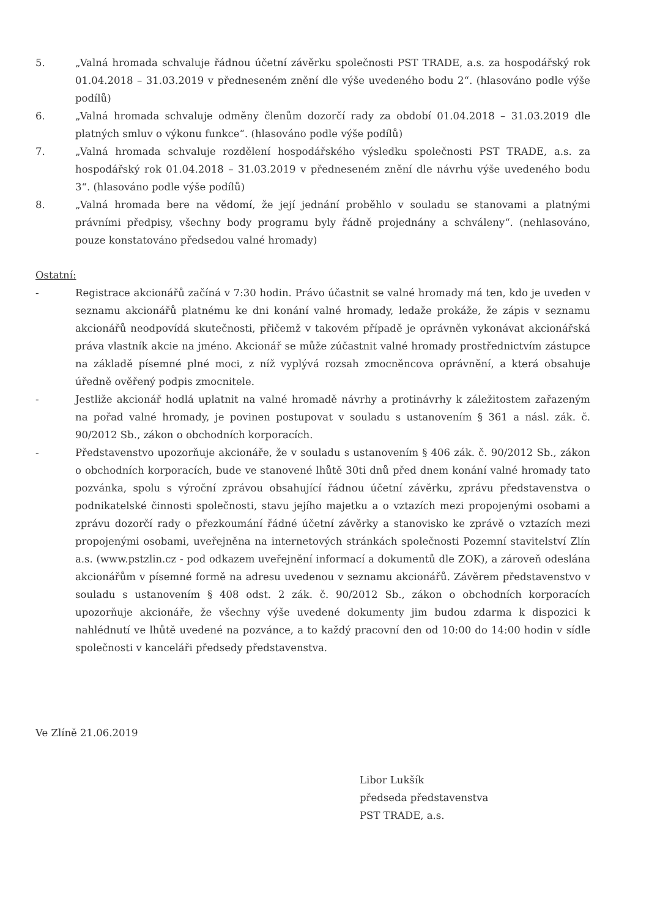5. „Valná hromada schvaluje řádnou účetní závěrku společnosti PST TRADE, a.s. za hospodářský rok 01.04.2018 – 31.03.2019 v předneseném znění dle výše uvedeného bodu 2“. (hlasováno podle výše podílů)
6. „Valná hromada schvaluje odměny členům dozorčí rady za období 01.04.2018 – 31.03.2019 dle platných smluv o výkonu funkce“. (hlasováno podle výše podílů)
7. „Valná hromada schvaluje rozdělení hospodářského výsledku společnosti PST TRADE, a.s. za hospodářský rok 01.04.2018 – 31.03.2019 v předneseném znění dle návrhu výše uvedeného bodu 3“. (hlasováno podle výše podílů)
8. „Valná hromada bere na vědomí, že její jednání proběhlo v souladu se stanovami a platnými právními předpisy, všechny body programu byly řádně projednány a schváleny“. (nehlasováno, pouze konstatováno předsedou valné hromady)
Ostatní:
- Registrace akcionářů začíná v 7:30 hodin. Právo účastnit se valné hromady má ten, kdo je uveden v seznamu akcionářů platnému ke dni konání valné hromady, ledaže prokáže, že zápis v seznamu akcionářů neodpovídá skutečnosti, přičemž v takovém případě je oprávněn vykonávat akcionářská práva vlastník akcie na jméno. Akcionář se může zúčastnit valné hromady prostřednictvím zástupce na základě písemné plné moci, z níž vyplývá rozsah zmocněncova oprávnění, a která obsahuje úředně ověřený podpis zmocnitele.
- Jestliže akcionář hodlá uplatnit na valné hromadě návrhy a protinávrhy k záležitostem zařazeným na pořad valné hromady, je povinen postupovat v souladu s ustanovením § 361 a násl. zák. č. 90/2012 Sb., zákon o obchodních korporacích.
- Představenstvo upozorňuje akcionáře, že v souladu s ustanovením § 406 zák. č. 90/2012 Sb., zákon o obchodních korporacích, bude ve stanovené lhůtě 30ti dnů před dnem konání valné hromady tato pozvánka, spolu s výroční zprávou obsahující řádnou účetní závěrku, zprávu představenstva o podnikatelské činnosti společnosti, stavu jejího majetku a o vztazích mezi propojenými osobami a zprávu dozorčí rady o přezkoumání řádné účetní závěrky a stanovisko ke zprávě o vztazích mezi propojenými osobami, uveřejněna na internetových stránkách společnosti Pozemní stavitelství Zlín a.s. (www.pstzlin.cz - pod odkazem uveřejnění informací a dokumentů dle ZOK), a zároveň odeslána akcionářům v písemné formě na adresu uvedenou v seznamu akcionářů. Závěrem představenstvo v souladu s ustanovením § 408 odst. 2 zák. č. 90/2012 Sb., zákon o obchodních korporacích upozorňuje akcionáře, že všechny výše uvedené dokumenty jim budou zdarma k dispozici k nahlédnutí ve lhůtě uvedené na pozvánce, a to každý pracovní den od 10:00 do 14:00 hodin v sídle společnosti v kanceláři předsedy představenstva.
Ve Zlíně 21.06.2019
Libor Lukšík
předseda představenstva
PST TRADE, a.s.